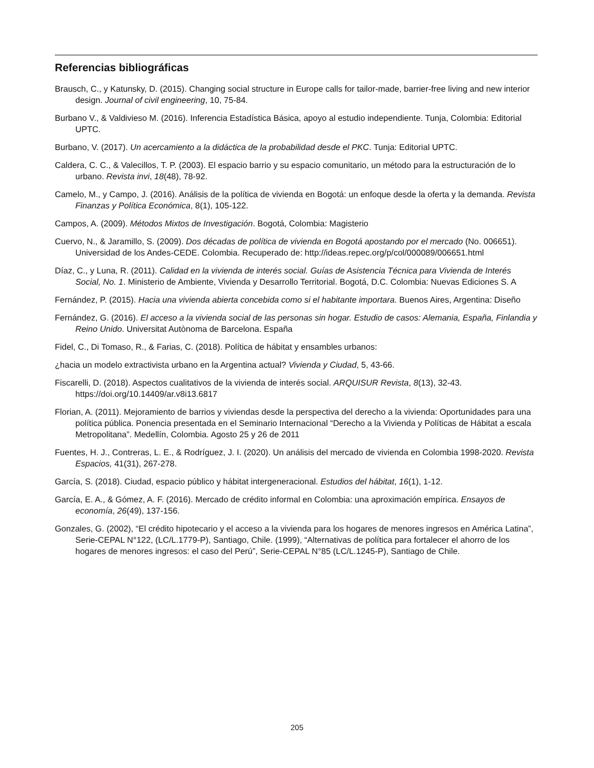Referencias bibliográficas
Brausch, C., y Katunsky, D. (2015). Changing social structure in Europe calls for tailor-made, barrier-free living and new interior design. Journal of civil engineering, 10, 75-84.
Burbano V., & Valdivieso M. (2016). Inferencia Estadística Básica, apoyo al estudio independiente. Tunja, Colombia: Editorial UPTC.
Burbano, V. (2017). Un acercamiento a la didáctica de la probabilidad desde el PKC. Tunja: Editorial UPTC.
Caldera, C. C., & Valecillos, T. P. (2003). El espacio barrio y su espacio comunitario, un método para la estructuración de lo urbano. Revista invi, 18(48), 78-92.
Camelo, M., y Campo, J. (2016). Análisis de la política de vivienda en Bogotá: un enfoque desde la oferta y la demanda. Revista Finanzas y Política Económica, 8(1), 105-122.
Campos, A. (2009). Métodos Mixtos de Investigación. Bogotá, Colombia: Magisterio
Cuervo, N., & Jaramillo, S. (2009). Dos décadas de política de vivienda en Bogotá apostando por el mercado (No. 006651). Universidad de los Andes-CEDE. Colombia. Recuperado de: http://ideas.repec.org/p/col/000089/006651.html
Díaz, C., y Luna, R. (2011). Calidad en la vivienda de interés social. Guías de Asistencia Técnica para Vivienda de Interés Social, No. 1. Ministerio de Ambiente, Vivienda y Desarrollo Territorial. Bogotá, D.C. Colombia: Nuevas Ediciones S. A
Fernández, P. (2015). Hacia una vivienda abierta concebida como si el habitante importara. Buenos Aires, Argentina: Diseño
Fernández, G. (2016). El acceso a la vivienda social de las personas sin hogar. Estudio de casos: Alemania, España, Finlandia y Reino Unido. Universitat Autònoma de Barcelona. España
Fidel, C., Di Tomaso, R., & Farias, C. (2018). Política de hábitat y ensambles urbanos:
¿hacia un modelo extractivista urbano en la Argentina actual? Vivienda y Ciudad, 5, 43-66.
Fiscarelli, D. (2018). Aspectos cualitativos de la vivienda de interés social. ARQUISUR Revista, 8(13), 32-43. https://doi.org/10.14409/ar.v8i13.6817
Florian, A. (2011). Mejoramiento de barrios y viviendas desde la perspectiva del derecho a la vivienda: Oportunidades para una política pública. Ponencia presentada en el Seminario Internacional “Derecho a la Vivienda y Políticas de Hábitat a escala Metropolitana”. Medellín, Colombia. Agosto 25 y 26 de 2011
Fuentes, H. J., Contreras, L. E., & Rodríguez, J. I. (2020). Un análisis del mercado de vivienda en Colombia 1998-2020. Revista Espacios, 41(31), 267-278.
García, S. (2018). Ciudad, espacio público y hábitat intergeneracional. Estudios del hábitat, 16(1), 1-12.
García, E. A., & Gómez, A. F. (2016). Mercado de crédito informal en Colombia: una aproximación empírica. Ensayos de economía, 26(49), 137-156.
Gonzales, G. (2002), “El crédito hipotecario y el acceso a la vivienda para los hogares de menores ingresos en América Latina”, Serie-CEPAL N°122, (LC/L.1779-P), Santiago, Chile. (1999), “Alternativas de política para fortalecer el ahorro de los hogares de menores ingresos: el caso del Perú”, Serie-CEPAL N°85 (LC/L.1245-P), Santiago de Chile.
205